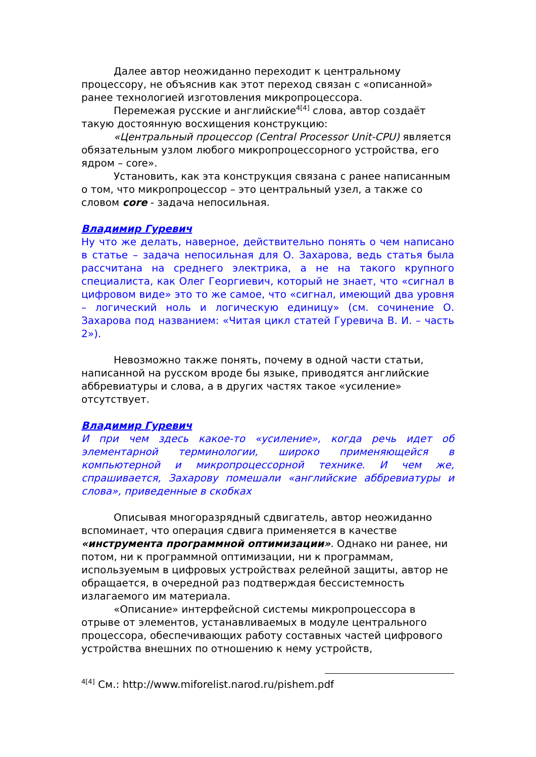Далее автор неожиданно переходит к центральному процессору, не объяснив как этот переход связан с «описанной» ранее технологией изготовления микропроцессора.
Перемежая русские и английские<sup>4[4]</sup> слова, автор создаёт такую достоянную восхищения конструкцию:
«Центральный процессор (Central Processor Unit-CPU) является обязательным узлом любого микропроцессорного устройства, его ядром – core».
Установить, как эта конструкция связана с ранее написанным о том, что микропроцессор – это центральный узел, а также со словом core - задача непосильная.
Владимир Гуревич
Ну что же делать, наверное, действительно понять о чем написано в статье – задача непосильная для О. Захарова, ведь статья была рассчитана на среднего электрика, а не на такого крупного специалиста, как Олег Георгиевич, который не знает, что «сигнал в цифровом виде» это то же самое, что «сигнал, имеющий два уровня – логический ноль и логическую единицу» (см. сочинение О. Захарова под названием: «Читая цикл статей Гуревича В. И. – часть 2»).
Невозможно также понять, почему в одной части статьи, написанной на русском вроде бы языке, приводятся английские аббревиатуры и слова, а в других частях такое «усиление» отсутствует.
Владимир Гуревич
И при чем здесь какое-то «усиление», когда речь идет об элементарной терминологии, широко применяющейся в компьютерной и микропроцессорной технике. И чем же, спрашивается, Захарову помешали «английские аббревиатуры и слова», приведенные в скобках
Описывая многоразрядный сдвигатель, автор неожиданно вспоминает, что операция сдвига применяется в качестве «инструмента программной оптимизации». Однако ни ранее, ни потом, ни к программной оптимизации, ни к программам, используемым в цифровых устройствах релейной защиты, автор не обращается, в очередной раз подтверждая бессистемность излагаемого им материала.
«Описание» интерфейсной системы микропроцессора в отрыве от элементов, устанавливаемых в модуле центрального процессора, обеспечивающих работу составных частей цифрового устройства внешних по отношению к нему устройств,
<sup>4[4]</sup> См.: http://www.miforelist.narod.ru/pishem.pdf